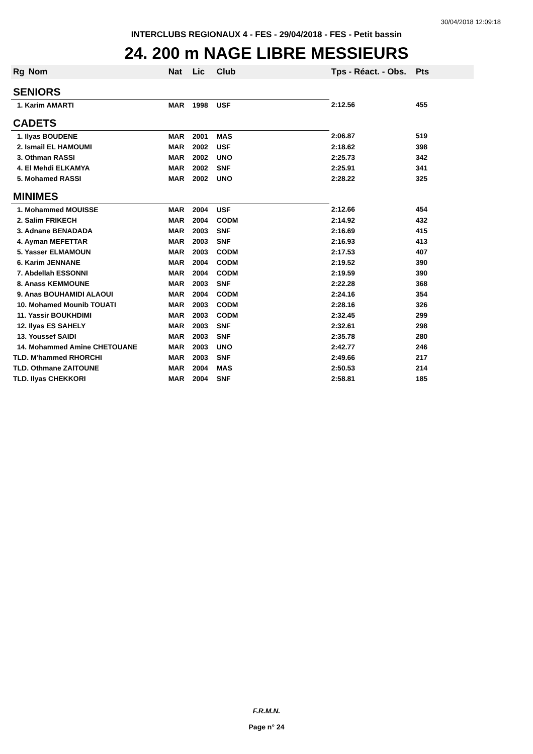30/04/2018 12:09:18
INTERCLUBS REGIONAUX 4 - FES - 29/04/2018 - FES - Petit bassin
24. 200 m NAGE LIBRE MESSIEURS
| Rg | Nom | Nat | Lic | Club | Tps - Réact. - Obs. | Pts |
| --- | --- | --- | --- | --- | --- | --- |
| SENIORS | | | | | | |
| 1. Karim AMARTI | | MAR | 1998 | USF | 2:12.56 | 455 |
| CADETS | | | | | | |
| 1. Ilyas BOUDENE | | MAR | 2001 | MAS | 2:06.87 | 519 |
| 2. Ismail EL HAMOUMI | | MAR | 2002 | USF | 2:18.62 | 398 |
| 3. Othman RASSI | | MAR | 2002 | UNO | 2:25.73 | 342 |
| 4. El Mehdi ELKAMYA | | MAR | 2002 | SNF | 2:25.91 | 341 |
| 5. Mohamed RASSI | | MAR | 2002 | UNO | 2:28.22 | 325 |
| MINIMES | | | | | | |
| 1. Mohammed MOUISSE | | MAR | 2004 | USF | 2:12.66 | 454 |
| 2. Salim FRIKECH | | MAR | 2004 | CODM | 2:14.92 | 432 |
| 3. Adnane BENADADA | | MAR | 2003 | SNF | 2:16.69 | 415 |
| 4. Ayman MEFETTAR | | MAR | 2003 | SNF | 2:16.93 | 413 |
| 5. Yasser ELMAMOUN | | MAR | 2003 | CODM | 2:17.53 | 407 |
| 6. Karim JENNANE | | MAR | 2004 | CODM | 2:19.52 | 390 |
| 7. Abdellah ESSONNI | | MAR | 2004 | CODM | 2:19.59 | 390 |
| 8. Anass KEMMOUNE | | MAR | 2003 | SNF | 2:22.28 | 368 |
| 9. Anas BOUHAMIDI ALAOUI | | MAR | 2004 | CODM | 2:24.16 | 354 |
| 10. Mohamed Mounib TOUATI | | MAR | 2003 | CODM | 2:28.16 | 326 |
| 11. Yassir BOUKHDIMI | | MAR | 2003 | CODM | 2:32.45 | 299 |
| 12. Ilyas ES SAHELY | | MAR | 2003 | SNF | 2:32.61 | 298 |
| 13. Youssef SAIDI | | MAR | 2003 | SNF | 2:35.78 | 280 |
| 14. Mohammed Amine CHETOUANE | | MAR | 2003 | UNO | 2:42.77 | 246 |
| TLD. M'hammed RHORCHI | | MAR | 2003 | SNF | 2:49.66 | 217 |
| TLD. Othmane ZAITOUNE | | MAR | 2004 | MAS | 2:50.53 | 214 |
| TLD. Ilyas CHEKKORI | | MAR | 2004 | SNF | 2:58.81 | 185 |
F.R.M.N.
Page n° 24